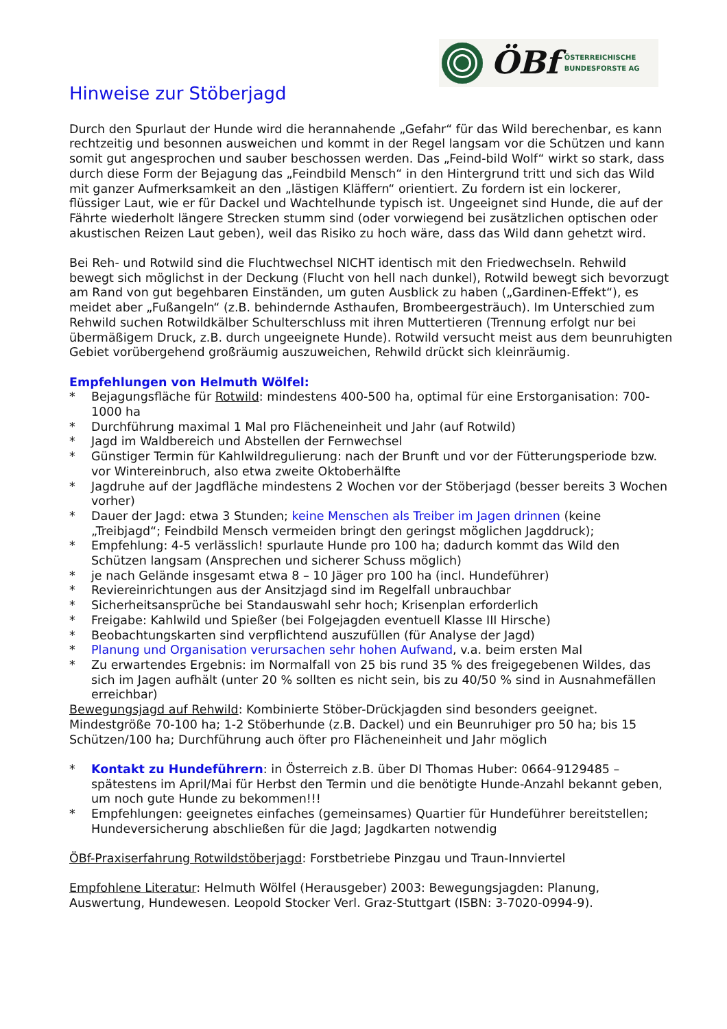ÖBf
ÖSTERREICHISCHE
BUNDESFORSTE AG
Hinweise zur Stöberjagd
Durch den Spurlaut der Hunde wird die herannahende „Gefahr“ für das Wild berechenbar, es kann rechtzeitig und besonnen ausweichen und kommt in der Regel langsam vor die Schützen und kann somit gut angesprochen und sauber beschossen werden. Das „Feind-bild Wolf“ wirkt so stark, dass durch diese Form der Bejagung das „Feindbild Mensch“ in den Hintergrund tritt und sich das Wild mit ganzer Aufmerksamkeit an den „lästigen Kläffern“ orientiert. Zu fordern ist ein lockerer, flüssiger Laut, wie er für Dackel und Wachtelhunde typisch ist. Ungeeignet sind Hunde, die auf der Fährte wiederholt längere Strecken stumm sind (oder vorwiegend bei zusätzlichen optischen oder akustischen Reizen Laut geben), weil das Risiko zu hoch wäre, dass das Wild dann gehetzt wird.
Bei Reh- und Rotwild sind die Fluchtwechsel NICHT identisch mit den Friedwechseln. Rehwild bewegt sich möglichst in der Deckung (Flucht von hell nach dunkel), Rotwild bewegt sich bevorzugt am Rand von gut begehbaren Einständen, um guten Ausblick zu haben („Gardinen-Effekt“), es meidet aber „Fußangeln“ (z.B. behindernde Asthaufen, Brombeergesträuch). Im Unterschied zum Rehwild suchen Rotwildkälber Schulterschluss mit ihren Muttertieren (Trennung erfolgt nur bei übermäßigem Druck, z.B. durch ungeeignete Hunde). Rotwild versucht meist aus dem beunruhigten Gebiet vorübergehend großräumig auszuweichen, Rehwild drückt sich kleinräumig.
Empfehlungen von Helmuth Wölfel:
* Bejagungsfläche für Rotwild: mindestens 400-500 ha, optimal für eine Erstorganisation: 700-1000 ha
* Durchführung maximal 1 Mal pro Flächeneinheit und Jahr (auf Rotwild)
* Jagd im Waldbereich und Abstellen der Fernwechsel
* Günstiger Termin für Kahlwildregulierung: nach der Brunft und vor der Fütterungsperiode bzw. vor Wintereinbruch, also etwa zweite Oktoberhälfte
* Jagdruhe auf der Jagdfläche mindestens 2 Wochen vor der Stöberjagd (besser bereits 3 Wochen vorher)
* Dauer der Jagd: etwa 3 Stunden; keine Menschen als Treiber im Jagen drinnen (keine „Treibjagd“; Feindbild Mensch vermeiden bringt den geringst möglichen Jagddruck);
* Empfehlung: 4-5 verlässlich! spurlaute Hunde pro 100 ha; dadurch kommt das Wild den Schützen langsam (Ansprechen und sicherer Schuss möglich)
* je nach Gelände insgesamt etwa 8 – 10 Jäger pro 100 ha (incl. Hundeführer)
* Reviereinrichtungen aus der Ansitzjagd sind im Regelfall unbrauchbar
* Sicherheitsansprüche bei Standauswahl sehr hoch; Krisenplan erforderlich
* Freigabe: Kahlwild und Spießer (bei Folgejagden eventuell Klasse III Hirsche)
* Beobachtungskarten sind verpflichtend auszufüllen (für Analyse der Jagd)
* Planung und Organisation verursachen sehr hohen Aufwand, v.a. beim ersten Mal
* Zu erwartendes Ergebnis: im Normalfall von 25 bis rund 35 % des freigegebenen Wildes, das sich im Jagen aufhält (unter 20 % sollten es nicht sein, bis zu 40/50 % sind in Ausnahmefällen erreichbar)
Bewegungsjagd auf Rehwild: Kombinierte Stöber-Drückjagden sind besonders geeignet. Mindestgröße 70-100 ha; 1-2 Stöberhunde (z.B. Dackel) und ein Beunruhiger pro 50 ha; bis 15 Schützen/100 ha; Durchführung auch öfter pro Flächeneinheit und Jahr möglich
* Kontakt zu Hundeführern: in Österreich z.B. über DI Thomas Huber: 0664-9129485 – spätestens im April/Mai für Herbst den Termin und die benötigte Hunde-Anzahl bekannt geben, um noch gute Hunde zu bekommen!!!
* Empfehlungen: geeignetes einfaches (gemeinsames) Quartier für Hundeführer bereitstellen; Hundeversicherung abschließen für die Jagd; Jagdkarten notwendig
ÖBf-Praxiserfahrung Rotwildstöberjagd: Forstbetriebe Pinzgau und Traun-Innviertel
Empfohlene Literatur: Helmuth Wölfel (Herausgeber) 2003: Bewegungsjagden: Planung, Auswertung, Hundewesen. Leopold Stocker Verl. Graz-Stuttgart (ISBN: 3-7020-0994-9).